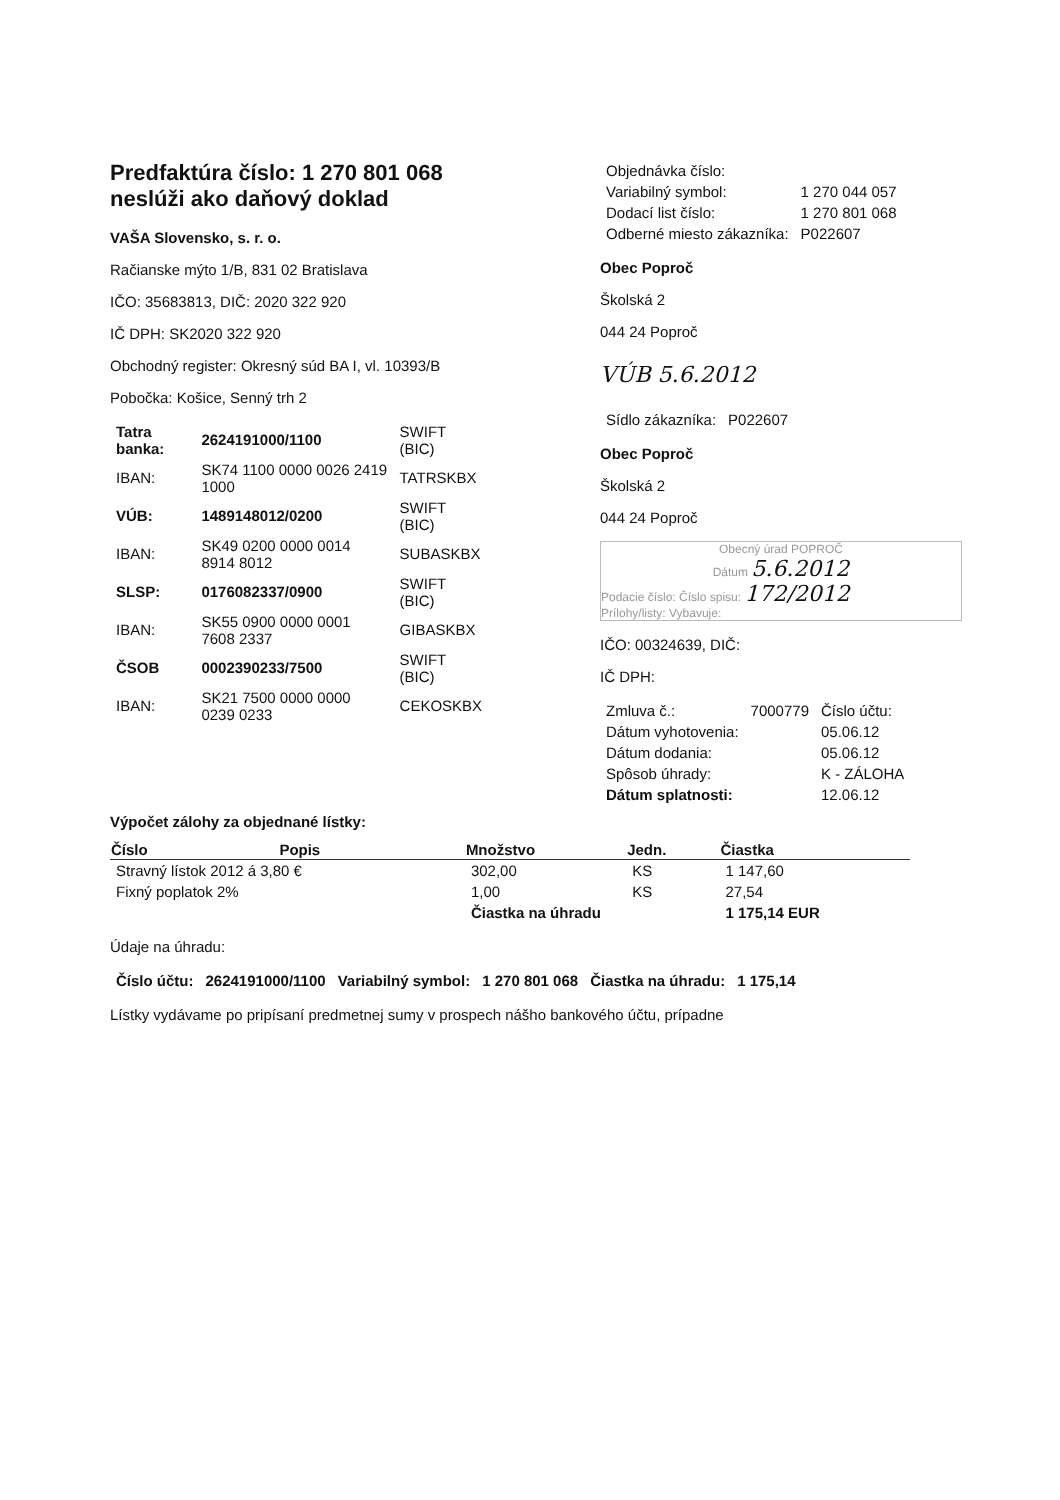Predfaktúra číslo: 1 270 801 068
neslúži ako daňový doklad
VAŠA Slovensko, s. r. o.
Račianske mýto 1/B, 831 02 Bratislava
IČO: 35683813, DIČ: 2020 322 920
IČ DPH: SK2020 322 920
Obchodný register: Okresný súd BA I, vl. 10393/B
Pobočka: Košice, Senný trh 2
| Tatra banka: | 2624191000/1100 | SWIFT (BIC) |
| IBAN: | SK74 1100 0000 0026 2419 1000 | TATRSKBX |
| VÚB: | 1489148012/0200 | SWIFT (BIC) |
| IBAN: | SK49 0200 0000 0014 8914 8012 | SUBASKBX |
| SLSP: | 0176082337/0900 | SWIFT (BIC) |
| IBAN: | SK55 0900 0000 0001 7608 2337 | GIBASKBX |
| ČSOB | 0002390233/7500 | SWIFT (BIC) |
| IBAN: | SK21 7500 0000 0000 0239 0233 | CEKOSKBX |
| Objednávka číslo: | |
| Variabilný symbol: | 1 270 044 057 |
| Dodací list číslo: | 1 270 801 068 |
| Odberné miesto zákazníka: | P022607 |
Obec Poproč
Školská 2
044 24 Poproč
VÚB 5.6.2012
| Sídlo zákazníka: | P022607 |
Obec Poproč
Školská 2
044 24 Poproč
Obecný úrad POPROČ
Dátum 5.6.2012
Podacie číslo: Číslo spisu: 172/2012
Prílohy/listy: Vybavuje:
IČO: 00324639, DIČ:
IČ DPH:
| Zmluva č.: | 7000779 | Číslo účtu: |
| Dátum vyhotovenia: | | 05.06.12 |
| Dátum dodania: | | 05.06.12 |
| Spôsob úhrady: | | K - ZÁLOHA |
| Dátum splatnosti: | | 12.06.12 |
Výpočet zálohy za objednané lístky:
| Číslo | Popis | Množstvo | Jedn. | Čiastka |
| --- | --- | --- | --- | --- |
| Stravný lístok 2012 á 3,80 € | | 302,00 | KS | 1 147,60 |
| Fixný poplatok 2% | | 1,00 | KS | 27,54 |
| | | Čiastka na úhradu | | 1 175,14 EUR |
Údaje na úhradu:
| Číslo účtu: | 2624191000/1100 | Variabilný symbol: | 1 270 801 068 | Čiastka na úhradu: | 1 175,14 |
Lístky vydávame po pripísaní predmetnej sumy v prospech nášho bankového účtu, prípadne